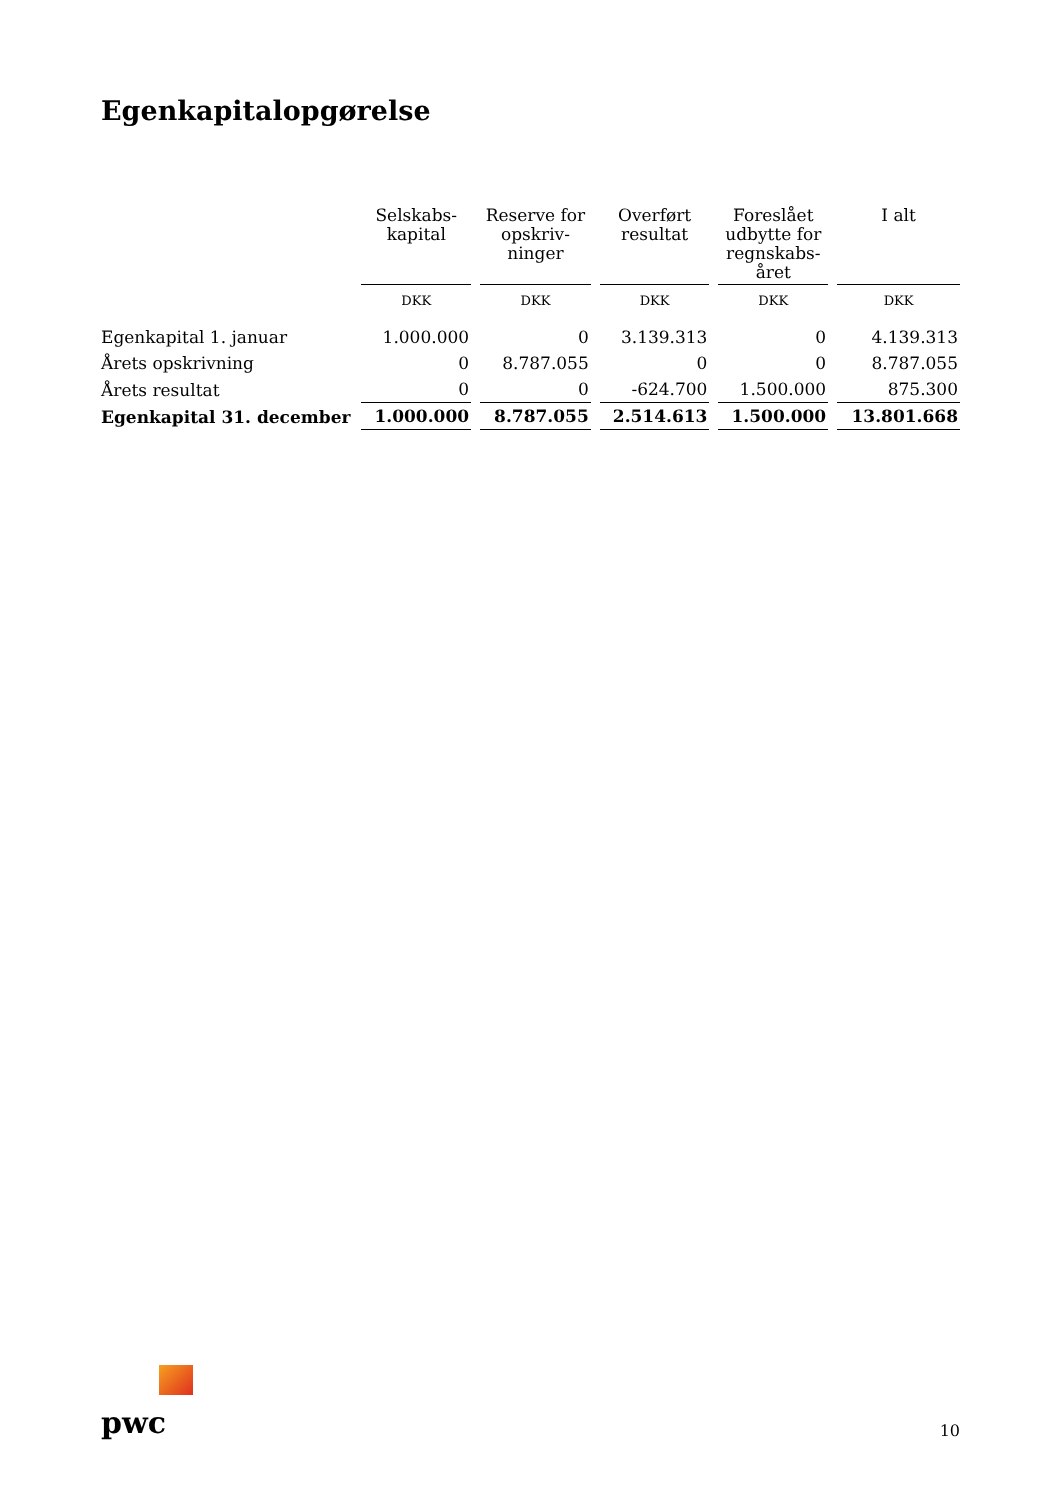Egenkapitalopgørelse
| | Selskabs- kapital | Reserve for opskriv- ninger | Overført resultat | Foreslået udbytte for regnskabs- året | I alt |
| --- | --- | --- | --- | --- | --- |
| | DKK | DKK | DKK | DKK | DKK |
| Egenkapital 1. januar | 1.000.000 | 0 | 3.139.313 | 0 | 4.139.313 |
| Årets opskrivning | 0 | 8.787.055 | 0 | 0 | 8.787.055 |
| Årets resultat | 0 | 0 | -624.700 | 1.500.000 | 875.300 |
| Egenkapital 31. december | 1.000.000 | 8.787.055 | 2.514.613 | 1.500.000 | 13.801.668 |
pwc
10